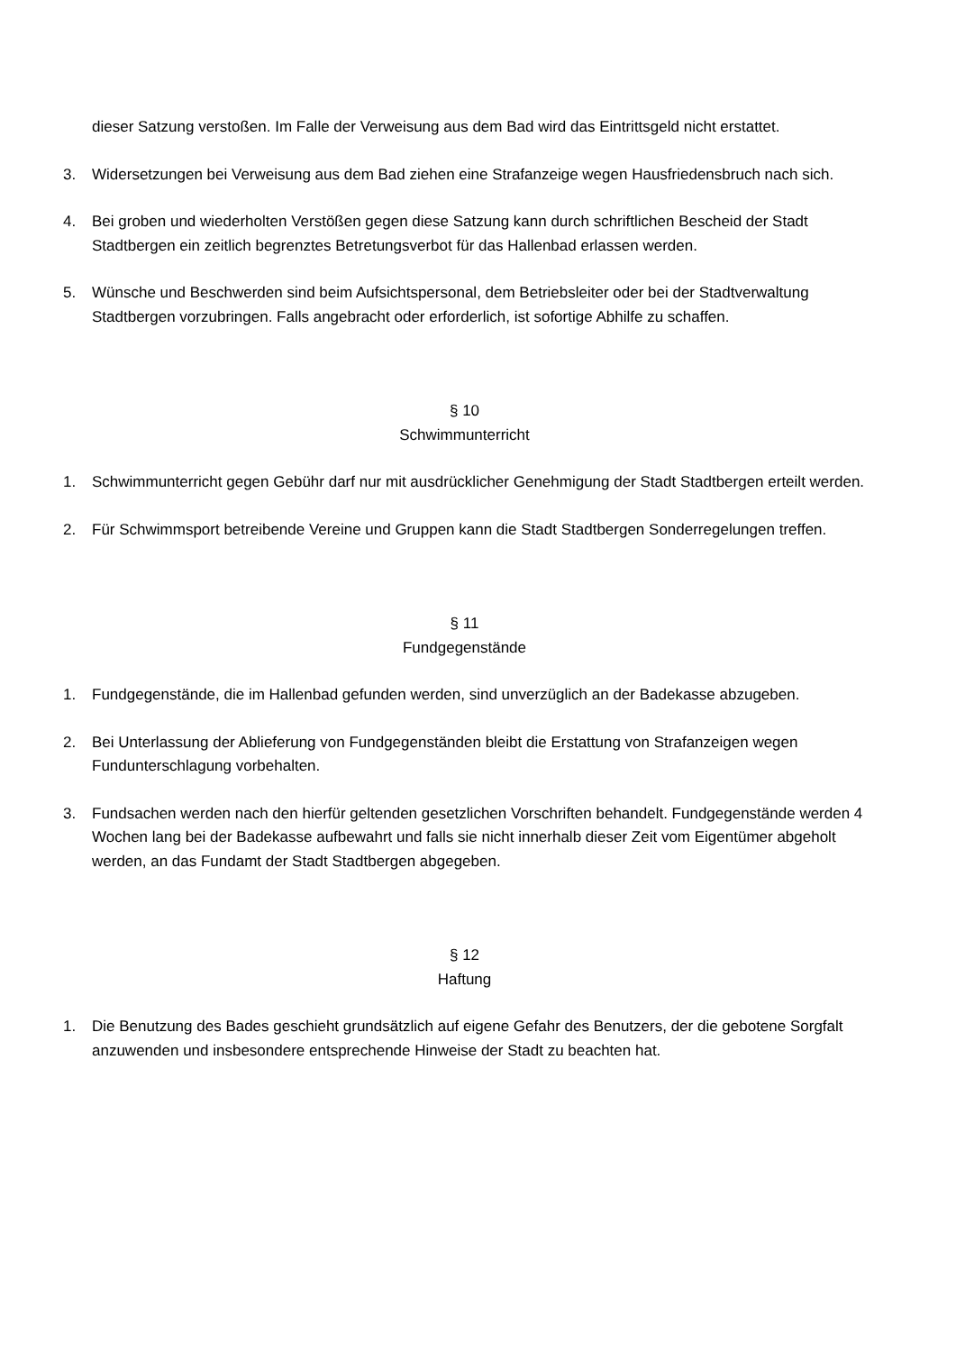dieser Satzung verstoßen. Im Falle der Verweisung aus dem Bad wird das Eintrittsgeld nicht erstattet.
3. Widersetzungen bei Verweisung aus dem Bad ziehen eine Strafanzeige wegen Hausfriedensbruch nach sich.
4. Bei groben und wiederholten Verstößen gegen diese Satzung kann durch schriftlichen Bescheid der Stadt Stadtbergen ein zeitlich begrenztes Betretungsverbot für das Hallenbad erlassen werden.
5. Wünsche und Beschwerden sind beim Aufsichtspersonal, dem Betriebsleiter oder bei der Stadtverwaltung Stadtbergen vorzubringen. Falls angebracht oder erforderlich, ist sofortige Abhilfe zu schaffen.
§ 10
Schwimmunterricht
1. Schwimmunterricht gegen Gebühr darf nur mit ausdrücklicher Genehmigung der Stadt Stadtbergen erteilt werden.
2. Für Schwimmsport betreibende Vereine und Gruppen kann die Stadt Stadtbergen Sonderregelungen treffen.
§ 11
Fundgegenstände
1. Fundgegenstände, die im Hallenbad gefunden werden, sind unverzüglich an der Badekasse abzugeben.
2. Bei Unterlassung der Ablieferung von Fundgegenständen bleibt die Erstattung von Strafanzeigen wegen Fundunterschlagung vorbehalten.
3. Fundsachen werden nach den hierfür geltenden gesetzlichen Vorschriften behandelt. Fundgegenstände werden 4 Wochen lang bei der Badekasse aufbewahrt und falls sie nicht innerhalb dieser Zeit vom Eigentümer abgeholt werden, an das Fundamt der Stadt Stadtbergen abgegeben.
§ 12
Haftung
1. Die Benutzung des Bades geschieht grundsätzlich auf eigene Gefahr des Benutzers, der die gebotene Sorgfalt anzuwenden und insbesondere entsprechende Hinweise der Stadt zu beachten hat.